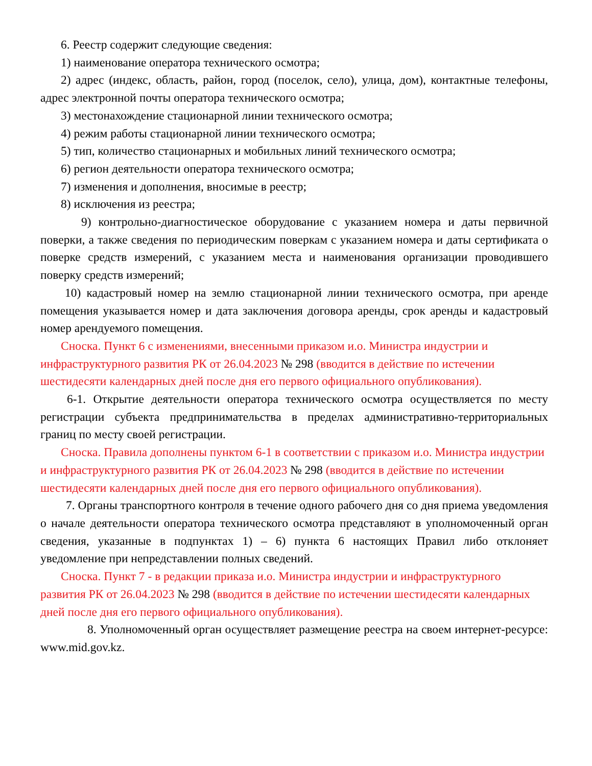6. Реестр содержит следующие сведения:
1) наименование оператора технического осмотра;
2) адрес (индекс, область, район, город (поселок, село), улица, дом), контактные телефоны, адрес электронной почты оператора технического осмотра;
3) местонахождение стационарной линии технического осмотра;
4) режим работы стационарной линии технического осмотра;
5) тип, количество стационарных и мобильных линий технического осмотра;
6) регион деятельности оператора технического осмотра;
7) изменения и дополнения, вносимые в реестр;
8) исключения из реестра;
9) контрольно-диагностическое оборудование с указанием номера и даты первичной поверки, а также сведения по периодическим поверкам с указанием номера и даты сертификата о поверке средств измерений, с указанием места и наименования организации проводившего поверку средств измерений;
10) кадастровый номер на землю стационарной линии технического осмотра, при аренде помещения указывается номер и дата заключения договора аренды, срок аренды и кадастровый номер арендуемого помещения.
Сноска. Пункт 6 с изменениями, внесенными приказом и.о. Министра индустрии и инфраструктурного развития РК от 26.04.2023 № 298 (вводится в действие по истечении шестидесяти календарных дней после дня его первого официального опубликования).
6-1. Открытие деятельности оператора технического осмотра осуществляется по месту регистрации субъекта предпринимательства в пределах административно-территориальных границ по месту своей регистрации.
Сноска. Правила дополнены пунктом 6-1 в соответствии с приказом и.о. Министра индустрии и инфраструктурного развития РК от 26.04.2023 № 298 (вводится в действие по истечении шестидесяти календарных дней после дня его первого официального опубликования).
7. Органы транспортного контроля в течение одного рабочего дня со дня приема уведомления о начале деятельности оператора технического осмотра представляют в уполномоченный орган сведения, указанные в подпунктах 1) – 6) пункта 6 настоящих Правил либо отклоняет уведомление при непредставлении полных сведений.
Сноска. Пункт 7 - в редакции приказа и.о. Министра индустрии и инфраструктурного развития РК от 26.04.2023 № 298 (вводится в действие по истечении шестидесяти календарных дней после дня его первого официального опубликования).
8. Уполномоченный орган осуществляет размещение реестра на своем интернет-ресурсе: www.mid.gov.kz.